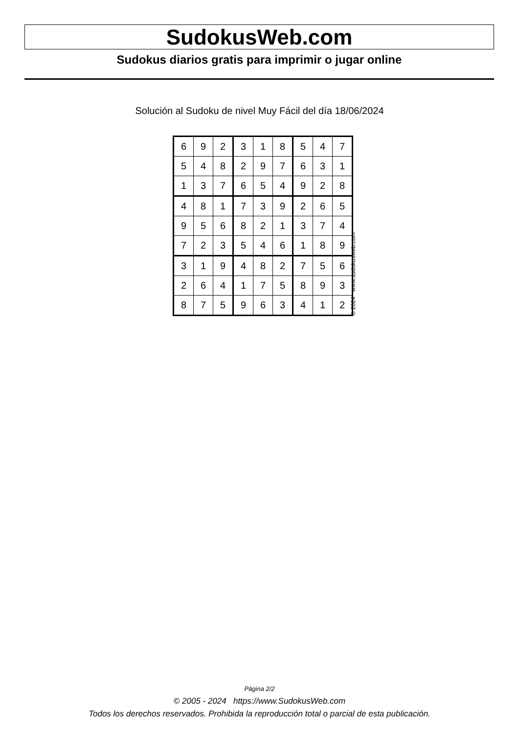SudokusWeb.com
Sudokus diarios gratis para imprimir o jugar online
Solución al Sudoku de nivel Muy Fácil del día 18/06/2024
| 6 | 9 | 2 | 3 | 1 | 8 | 5 | 4 | 7 |
| 5 | 4 | 8 | 2 | 9 | 7 | 6 | 3 | 1 |
| 1 | 3 | 7 | 6 | 5 | 4 | 9 | 2 | 8 |
| 4 | 8 | 1 | 7 | 3 | 9 | 2 | 6 | 5 |
| 9 | 5 | 6 | 8 | 2 | 1 | 3 | 7 | 4 |
| 7 | 2 | 3 | 5 | 4 | 6 | 1 | 8 | 9 |
| 3 | 1 | 9 | 4 | 8 | 2 | 7 | 5 | 6 |
| 2 | 6 | 4 | 1 | 7 | 5 | 8 | 9 | 3 |
| 8 | 7 | 5 | 9 | 6 | 3 | 4 | 1 | 2 |
© 2024 www.sudokusweb.com
Página 2/2
© 2005 - 2024 https://www.SudokusWeb.com
Todos los derechos reservados. Prohibida la reproducción total o parcial de esta publicación.